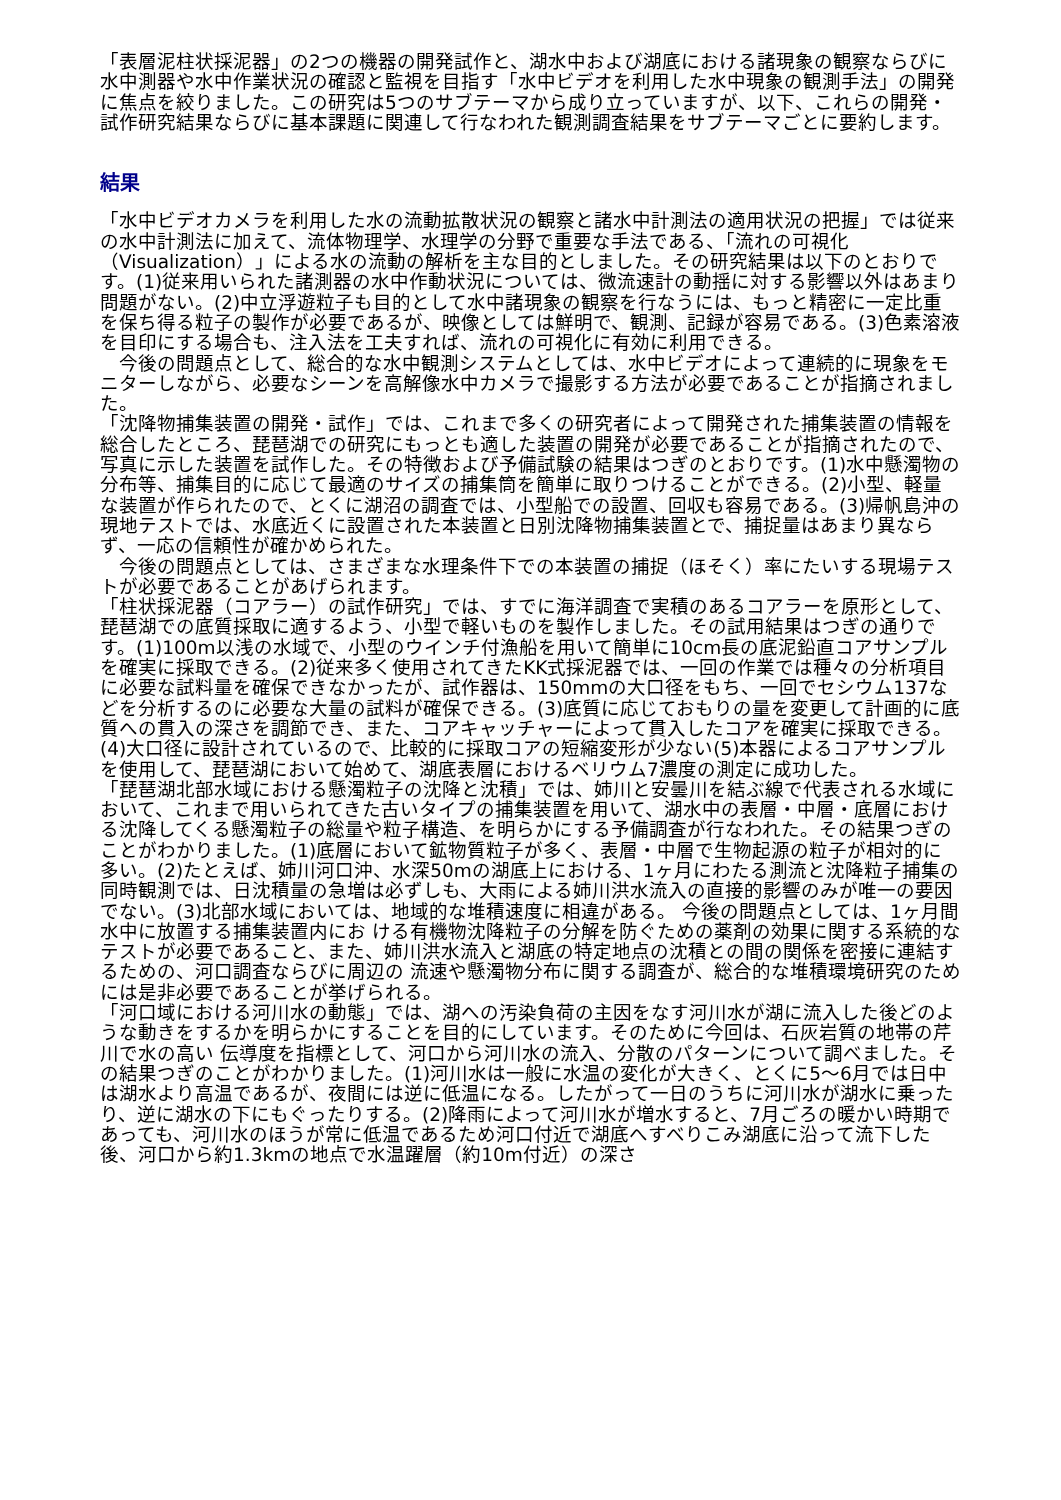「表層泥柱状採泥器」の2つの機器の開発試作と、湖水中および湖底における諸現象の観察ならびに水中測器や水中作業状況の確認と監視を目指す「水中ビデオを利用した水中現象の観測手法」の開発に焦点を絞りました。この研究は5つのサブテーマから成り立っていますが、以下、これらの開発・試作研究結果ならびに基本課題に関連して行なわれた観測調査結果をサブテーマごとに要約します。
結果
「水中ビデオカメラを利用した水の流動拡散状況の観察と諸水中計測法の適用状況の把握」では従来の水中計測法に加えて、流体物理学、水理学の分野で重要な手法である、「流れの可視化（Visualization）」による水の流動の解析を主な目的としました。その研究結果は以下のとおりです。(1)従来用いられた諸測器の水中作動状況については、微流速計の動揺に対する影響以外はあまり問題がない。(2)中立浮遊粒子も目的として水中諸現象の観察を行なうには、もっと精密に一定比重を保ち得る粒子の製作が必要であるが、映像としては鮮明で、観測、記録が容易である。(3)色素溶液を目印にする場合も、注入法を工夫すれば、流れの可視化に有効に利用できる。
　今後の問題点として、総合的な水中観測システムとしては、水中ビデオによって連続的に現象をモニターしながら、必要なシーンを高解像水中カメラで撮影する方法が必要であることが指摘されました。
「沈降物捕集装置の開発・試作」では、これまで多くの研究者によって開発された捕集装置の情報を総合したところ、琵琶湖での研究にもっとも適した装置の開発が必要であることが指摘されたので、写真に示した装置を試作した。その特徴および予備試験の結果はつぎのとおりです。(1)水中懸濁物の分布等、捕集目的に応じて最適のサイズの捕集筒を簡単に取りつけることができる。(2)小型、軽量な装置が作られたので、とくに湖沼の調査では、小型船での設置、回収も容易である。(3)帰帆島沖の現地テストでは、水底近くに設置された本装置と日別沈降物捕集装置とで、捕捉量はあまり異ならず、一応の信頼性が確かめられた。
　今後の問題点としては、さまざまな水理条件下での本装置の捕捉（ほそく）率にたいする現場テストが必要であることがあげられます。
「柱状採泥器（コアラー）の試作研究」では、すでに海洋調査で実積のあるコアラーを原形として、琵琶湖での底質採取に適するよう、小型で軽いものを製作しました。その試用結果はつぎの通りです。(1)100m以浅の水域で、小型のウインチ付漁船を用いて簡単に10cm長の底泥鉛直コアサンプルを確実に採取できる。(2)従来多く使用されてきたKK式採泥器では、一回の作業では種々の分析項目に必要な試料量を確保できなかったが、試作器は、150mmの大口径をもち、一回でセシウム137などを分析するのに必要な大量の試料が確保できる。(3)底質に応じておもりの量を変更して計画的に底質への貫入の深さを調節でき、また、コアキャッチャーによって貫入したコアを確実に採取できる。(4)大口径に設計されているので、比較的に採取コアの短縮変形が少ない(5)本器によるコアサンプルを使用して、琵琶湖において始めて、湖底表層におけるベリウム7濃度の測定に成功した。
「琵琶湖北部水域における懸濁粒子の沈降と沈積」では、姉川と安曇川を結ぶ線で代表される水域において、これまで用いられてきた古いタイプの捕集装置を用いて、湖水中の表層・中層・底層における沈降してくる懸濁粒子の総量や粒子構造、を明らかにする予備調査が行なわれた。その結果つぎのことがわかりました。(1)底層において鉱物質粒子が多く、表層・中層で生物起源の粒子が相対的に多い。(2)たとえば、姉川河口沖、水深50mの湖底上における、1ヶ月にわたる測流と沈降粒子捕集の 同時観測では、日沈積量の急増は必ずしも、大雨による姉川洪水流入の直接的影響のみが唯一の要因でない。(3)北部水域においては、地域的な堆積速度に相違がある。 今後の問題点としては、1ヶ月間水中に放置する捕集装置内にお ける有機物沈降粒子の分解を防ぐための薬剤の効果に関する系統的なテストが必要であること、また、姉川洪水流入と湖底の特定地点の沈積との間の関係を密接に連結するための、河口調査ならびに周辺の 流速や懸濁物分布に関する調査が、総合的な堆積環境研究のためには是非必要であることが挙げられる。
「河口域における河川水の動態」では、湖への汚染負荷の主因をなす河川水が湖に流入した後どのような動きをするかを明らかにすることを目的にしています。そのために今回は、石灰岩質の地帯の芹川で水の高い 伝導度を指標として、河口から河川水の流入、分散のパターンについて調べました。その結果つぎのことがわかりました。(1)河川水は一般に水温の変化が大きく、とくに5～6月では日中は湖水より高温であるが、夜間には逆に低温になる。したがって一日のうちに河川水が湖水に乗ったり、逆に湖水の下にもぐったりする。(2)降雨によって河川水が増水すると、7月ごろの暖かい時期であっても、河川水のほうが常に低温であるため河口付近で湖底へすべりこみ湖底に沿って流下した後、河口から約1.3kmの地点で水温躍層（約10m付近）の深さ